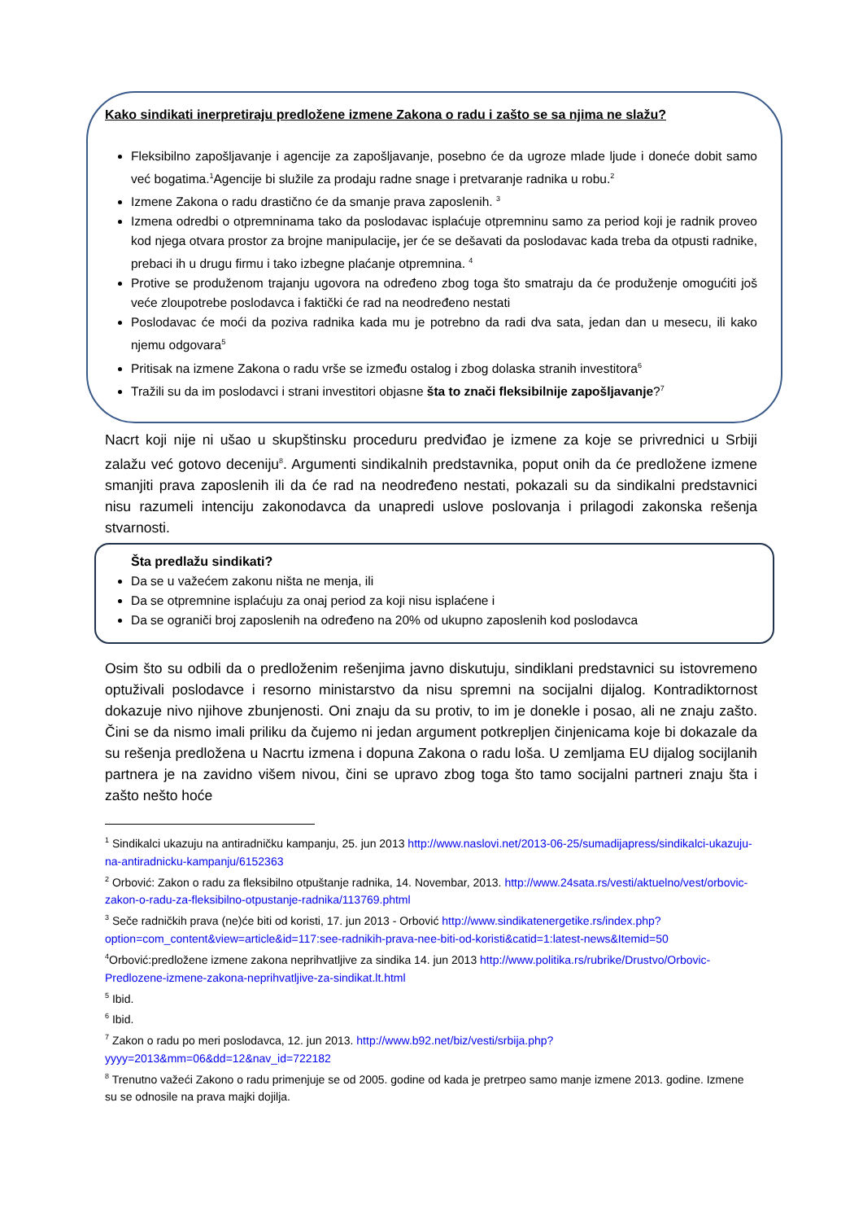Kako sindikati inerpretiraju predložene izmene Zakona o radu i zašto se sa njima ne slažu?
Fleksibilno zapošljavanje i agencije za zapošljavanje, posebno će da ugroze mlade ljude i doneće dobit samo već bogatima.<sup>1</sup>Agencije bi služile za prodaju radne snage i pretvaranje radnika u robu.<sup>2</sup>
Izmene Zakona o radu drastično će da smanje prava zaposlenih. <sup>3</sup>
Izmena odredbi o otpremninama tako da poslodavac isplaćuje otpremninu samo za period koji je radnik proveo kod njega otvara prostor za brojne manipulacije, jer će se dešavati da poslodavac kada treba da otpusti radnike, prebaci ih u drugu firmu i tako izbegne plaćanje otpremnina. <sup>4</sup>
Protive se produženom trajanju ugovora na određeno zbog toga što smatraju da će produženje omogućiti još veće zloupotrebe poslodavca i faktički će rad na neodređeno nestati
Poslodavac će moći da poziva radnika kada mu je potrebno da radi dva sata, jedan dan u mesecu, ili kako njemu odgovara<sup>5</sup>
Pritisak na izmene Zakona o radu vrše se između ostalog i zbog dolaska stranih investitora<sup>6</sup>
Tražili su da im poslodavci i strani investitori objasne šta to znači fleksibilnije zapošljavanje?<sup>7</sup>
Nacrt koji nije ni ušao u skupštinsku proceduru predviđao je izmene za koje se privrednici u Srbiji zalažu već gotovo deceniju<sup>8</sup>. Argumenti sindikalnih predstavnika, poput onih da će predložene izmene smanjiti prava zaposlenih ili da će rad na neodređeno nestati, pokazali su da sindikalni predstavnici nisu razumeli intenciju zakonodavca da unapredi uslove poslovanja i prilagodi zakonska rešenja stvarnosti.
Šta predlažu sindikati?
Da se u važećem zakonu ništa ne menja, ili
Da se otpremnine isplaćuju za onaj period za koji nisu isplaćene i
Da se ograniči broj zaposlenih na određeno na 20% od ukupno zaposlenih kod poslodavca
Osim što su odbili da o predloženim rešenjima javno diskutuju, sindiklani predstavnici su istovremeno optuživali poslodavce i resorno ministarstvo da nisu spremni na socijalni dijalog. Kontradiktornost dokazuje nivo njihove zbunjenosti. Oni znaju da su protiv, to im je donekle i posao, ali ne znaju zašto. Čini se da nismo imali priliku da čujemo ni jedan argument potkrepljen činjenicama koje bi dokazale da su rešenja predložena u Nacrtu izmena i dopuna Zakona o radu loša. U zemljama EU dijalog socijlanih partnera je na zavidno višem nivou, čini se upravo zbog toga što tamo socijalni partneri znaju šta i zašto nešto hoće
<sup>1</sup> Sindikalci ukazuju na antiradničku kampanju, 25. jun 2013 http://www.naslovi.net/2013-06-25/sumadijapress/sindikalci-ukazuju-na-antiradnicku-kampanju/6152363
<sup>2</sup> Orbović: Zakon o radu za fleksibilno otpuštanje radnika, 14. Novembar, 2013. http://www.24sata.rs/vesti/aktuelno/vest/orbovic-zakon-o-radu-za-fleksibilno-otpustanje-radnika/113769.phtml
<sup>3</sup> Seče radničkih prava (ne)će biti od koristi, 17. jun 2013 - Orbović http://www.sindikatenergetike.rs/index.php?option=com_content&view=article&id=117:see-radnikih-prava-nee-biti-od-koristi&catid=1:latest-news&Itemid=50
<sup>4</sup> Orbović:predložene izmene zakona neprihvatljive za sindika 14. jun 2013 http://www.politika.rs/rubrike/Drustvo/Orbovic-Predlozene-izmene-zakona-neprihvatljive-za-sindikat.lt.html
<sup>5</sup> Ibid.
<sup>6</sup> Ibid.
<sup>7</sup> Zakon o radu po meri poslodavca, 12. jun 2013. http://www.b92.net/biz/vesti/srbija.php?yyyy=2013&mm=06&dd=12&nav_id=722182
<sup>8</sup> Trenutno važeći Zakono o radu primenjuje se od 2005. godine od kada je pretrpeo samo manje izmene 2013. godine. Izmene su se odnosile na prava majki dojilja.